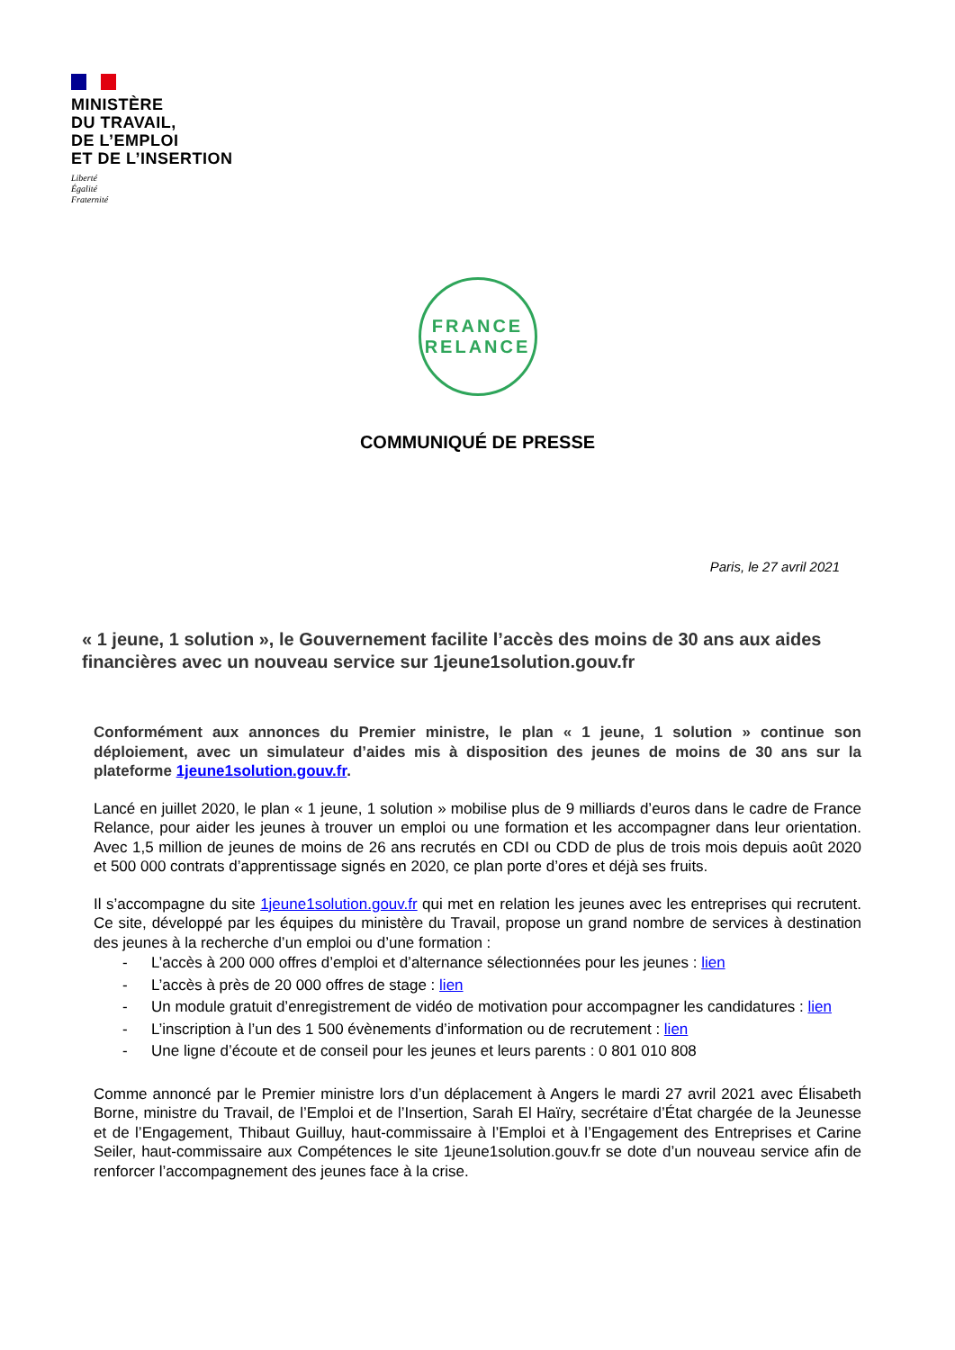MINISTÈRE
DU TRAVAIL,
DE L’EMPLOI
ET DE L’INSERTION
Liberté
Égalité
Fraternité
FRANCE
RELANCE
COMMUNIQUÉ DE PRESSE
Paris, le 27 avril 2021
« 1 jeune, 1 solution », le Gouvernement facilite l’accès des moins de 30 ans aux aides financières avec un nouveau service sur 1jeune1solution.gouv.fr
Conformément aux annonces du Premier ministre, le plan « 1 jeune, 1 solution » continue son déploiement, avec un simulateur d’aides mis à disposition des jeunes de moins de 30 ans sur la plateforme 1jeune1solution.gouv.fr.
Lancé en juillet 2020, le plan « 1 jeune, 1 solution » mobilise plus de 9 milliards d’euros dans le cadre de France Relance, pour aider les jeunes à trouver un emploi ou une formation et les accompagner dans leur orientation. Avec 1,5 million de jeunes de moins de 26 ans recrutés en CDI ou CDD de plus de trois mois depuis août 2020 et 500 000 contrats d’apprentissage signés en 2020, ce plan porte d’ores et déjà ses fruits.
Il s’accompagne du site 1jeune1solution.gouv.fr qui met en relation les jeunes avec les entreprises qui recrutent. Ce site, développé par les équipes du ministère du Travail, propose un grand nombre de services à destination des jeunes à la recherche d’un emploi ou d’une formation :
- L’accès à 200 000 offres d’emploi et d’alternance sélectionnées pour les jeunes : lien
- L’accès à près de 20 000 offres de stage : lien
- Un module gratuit d’enregistrement de vidéo de motivation pour accompagner les candidatures : lien
- L’inscription à l’un des 1 500 évènements d’information ou de recrutement : lien
- Une ligne d’écoute et de conseil pour les jeunes et leurs parents : 0 801 010 808
Comme annoncé par le Premier ministre lors d’un déplacement à Angers le mardi 27 avril 2021 avec Élisabeth Borne, ministre du Travail, de l’Emploi et de l’Insertion, Sarah El Haïry, secrétaire d’État chargée de la Jeunesse et de l’Engagement, Thibaut Guilluy, haut-commissaire à l’Emploi et à l’Engagement des Entreprises et Carine Seiler, haut-commissaire aux Compétences le site 1jeune1solution.gouv.fr se dote d’un nouveau service afin de renforcer l’accompagnement des jeunes face à la crise.